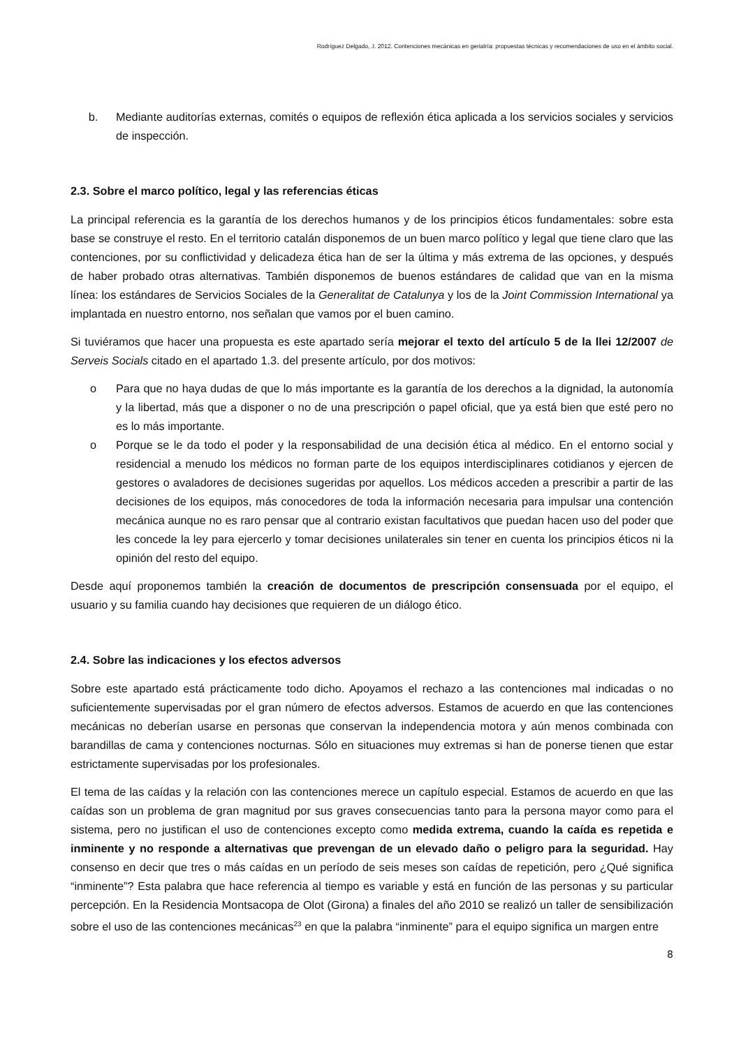Rodríguez Delgado, J. 2012. Contenciones mecánicas en geriatría: propuestas técnicas y recomendaciones de uso en el ámbito social.
b. Mediante auditorías externas, comités o equipos de reflexión ética aplicada a los servicios sociales y servicios de inspección.
2.3. Sobre el marco político, legal y las referencias éticas
La principal referencia es la garantía de los derechos humanos y de los principios éticos fundamentales: sobre esta base se construye el resto. En el territorio catalán disponemos de un buen marco político y legal que tiene claro que las contenciones, por su conflictividad y delicadeza ética han de ser la última y más extrema de las opciones, y después de haber probado otras alternativas. También disponemos de buenos estándares de calidad que van en la misma línea: los estándares de Servicios Sociales de la Generalitat de Catalunya y los de la Joint Commission International ya implantada en nuestro entorno, nos señalan que vamos por el buen camino.
Si tuviéramos que hacer una propuesta es este apartado sería mejorar el texto del artículo 5 de la llei 12/2007 de Serveis Socials citado en el apartado 1.3. del presente artículo, por dos motivos:
o Para que no haya dudas de que lo más importante es la garantía de los derechos a la dignidad, la autonomía y la libertad, más que a disponer o no de una prescripción o papel oficial, que ya está bien que esté pero no es lo más importante.
o Porque se le da todo el poder y la responsabilidad de una decisión ética al médico. En el entorno social y residencial a menudo los médicos no forman parte de los equipos interdisciplinares cotidianos y ejercen de gestores o avaladores de decisiones sugeridas por aquellos. Los médicos acceden a prescribir a partir de las decisiones de los equipos, más conocedores de toda la información necesaria para impulsar una contención mecánica aunque no es raro pensar que al contrario existan facultativos que puedan hacen uso del poder que les concede la ley para ejercerlo y tomar decisiones unilaterales sin tener en cuenta los principios éticos ni la opinión del resto del equipo.
Desde aquí proponemos también la creación de documentos de prescripción consensuada por el equipo, el usuario y su familia cuando hay decisiones que requieren de un diálogo ético.
2.4. Sobre las indicaciones y los efectos adversos
Sobre este apartado está prácticamente todo dicho. Apoyamos el rechazo a las contenciones mal indicadas o no suficientemente supervisadas por el gran número de efectos adversos. Estamos de acuerdo en que las contenciones mecánicas no deberían usarse en personas que conservan la independencia motora y aún menos combinada con barandillas de cama y contenciones nocturnas. Sólo en situaciones muy extremas si han de ponerse tienen que estar estrictamente supervisadas por los profesionales.
El tema de las caídas y la relación con las contenciones merece un capítulo especial. Estamos de acuerdo en que las caídas son un problema de gran magnitud por sus graves consecuencias tanto para la persona mayor como para el sistema, pero no justifican el uso de contenciones excepto como medida extrema, cuando la caída es repetida e inminente y no responde a alternativas que prevengan de un elevado daño o peligro para la seguridad. Hay consenso en decir que tres o más caídas en un período de seis meses son caídas de repetición, pero ¿Qué significa “inminente”? Esta palabra que hace referencia al tiempo es variable y está en función de las personas y su particular percepción. En la Residencia Montsacopa de Olot (Girona) a finales del año 2010 se realizó un taller de sensibilización sobre el uso de las contenciones mecánicas<sup>23</sup> en que la palabra “inminente” para el equipo significa un margen entre
8